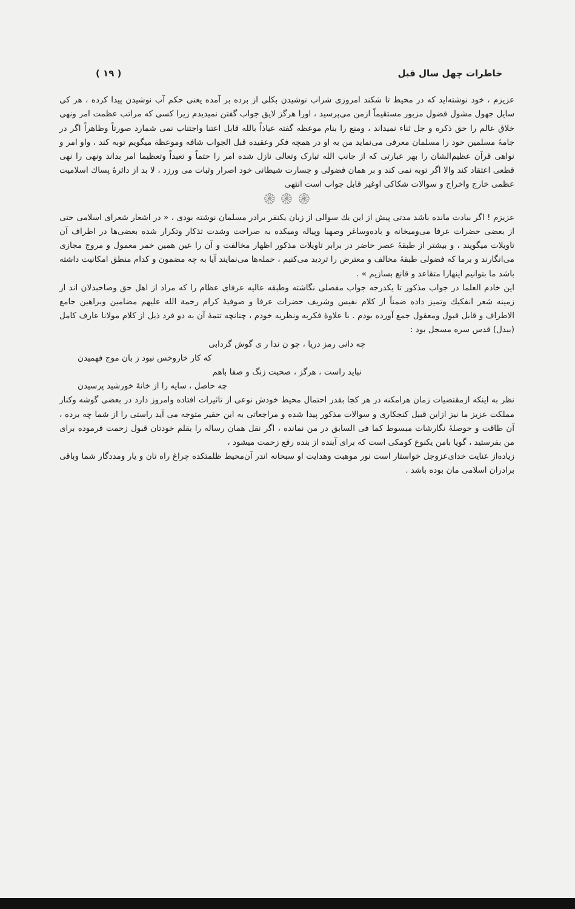خاطرات چهل سال قبل ( ۱۹ )
عزیزم ، خود نوشته‌اید که در محیط تا شکند امروزی شراب نوشیدن بکلی از برده بر آمده یعنی حکم آب نوشیدن پیدا کرده ، هر کی سایل جهول مشول فضول مزبور مستقیماً ازمن می‌پرسید ، اورا هرگز لایق جواب گفتن نمیدیدم زیرا کسی که مراتب عظمت امر ونهی خلاق عالم را حق ذکره و جل ثناء نمیداند ، ومنع را بنام موعظه گفته عیاذاً بالله قابل اعتنا واجتناب نمی شمارد صورتاً وظاهراً اگر در جامهٔ مسلمین خود را مسلمان معرفی می‌نماید من به او در همچه فکر وعقیده قبل الجواب شافه وموعظة میگویم توبه کند ، واو امر و نواهی قرآن عظیم‌الشان را بهر عبارتی که از جانب الله تبارک وتعالی نازل شده امر را حتماً و تعبداً وتعظیما امر بداند ونهی را نهی قطعی اعتقاد کند والا اگر توبه نمی کند و بر همان فضولی و جسارت شیطانی خود اصرار وثبات می ورزد ، لا بد از دائرهٔ پساك اسلامیت عظمی خارج واخراج و سوالات شکاکی اوغیر قابل جواب است انتهی
۞ ۞ ۞
عزیزم ! اگر بیادت مانده باشد مدتی پیش از این یك سوالی از زبان یکنفر برادر مسلمان نوشته بودی ، « در اشعار شعرای اسلامی حتی از بعضی حضرات عرفا می‌ومیخانه و باده‌وساغر وصهبا وپیاله ومیکده به صراحت وشدت تذکار وتکرار شده بعضی‌ها در اطراف آن تاویلات میگویند ، و بیشتر از طبقهٔ عصر حاضر در برابر تاویلات مذکور اظهار مخالفت و آن را عین همین خمر معمول و مروج مجازی می‌انگارند و برما که فضولی طبقهٔ مخالف و معترض را تردید می‌کنیم ، حمله‌ها می‌نمایند آیا به چه مضمون و کدام منطق امکانیت داشته باشد ما بتوانیم اینهارا متقاعد و قانع بسازیم » .
این خادم العلما در جواب مذکور تا یکدرجه جواب مفصلی نگاشته وطبقه عالیه عرفای عظام را که مراد از اهل حق وصاحبدلان اند از زمینه شعر انفکیك وتمیز داده ضمناً از کلام نفیس وشریف حضرات عرفا و صوفیهٔ کرام رحمة الله علیهم مضامین وبراهین جامع الاطراف و قابل قبول ومعقول جمع آورده بودم . با علاوهٔ فکریه ونظریه خودم ، چنانچه تتمهٔ آن به دو فرد ذیل از کلام مولانا عارف کامل (بیدل) قدس سره مسجل بود :
چه دانی رمز دریا ، چو ن ندا ر ی گوش گردابی
که کار خاروخس نبود ز بان موج فهمیدن
نباید راست ، هرگز ، صحبت زنگ و صفا باهم
چه حاصل ، سایه را از خانهٔ خورشید پرسیدن
نظر به اینکه ازمقتضیات زمان هرامکنه در هر کجا بقدر احتمال محیط خودش نوعی از تاثیرات افتاده وامروز دارد در بعضی گوشه وکنار مملکت عزیز ما نیز ازاین قبیل کنجکاری و سوالات مذکور پیدا شده و مراجعاتی به این حقیر متوجه می آید راستی را از شما چه برده ، آن طاقت و حوصلهٔ نگارشات مبسوط کما فی السابق در من نمانده ، اگر نقل همان رساله را بقلم خودتان قبول زحمت فرموده برای من بفرستید ، گویا بامن یکنوع کومکی است که برای آینده از بنده رفع زحمت میشود ،
زیاده‌از عنایت خدای‌عزوجل خواستار است نور موهبت وهدایت او سبحانه اندر آن‌محیط ظلمتکده چراغ راه تان و یار ومددگار شما وباقی برادران اسلامی مان بوده باشد .